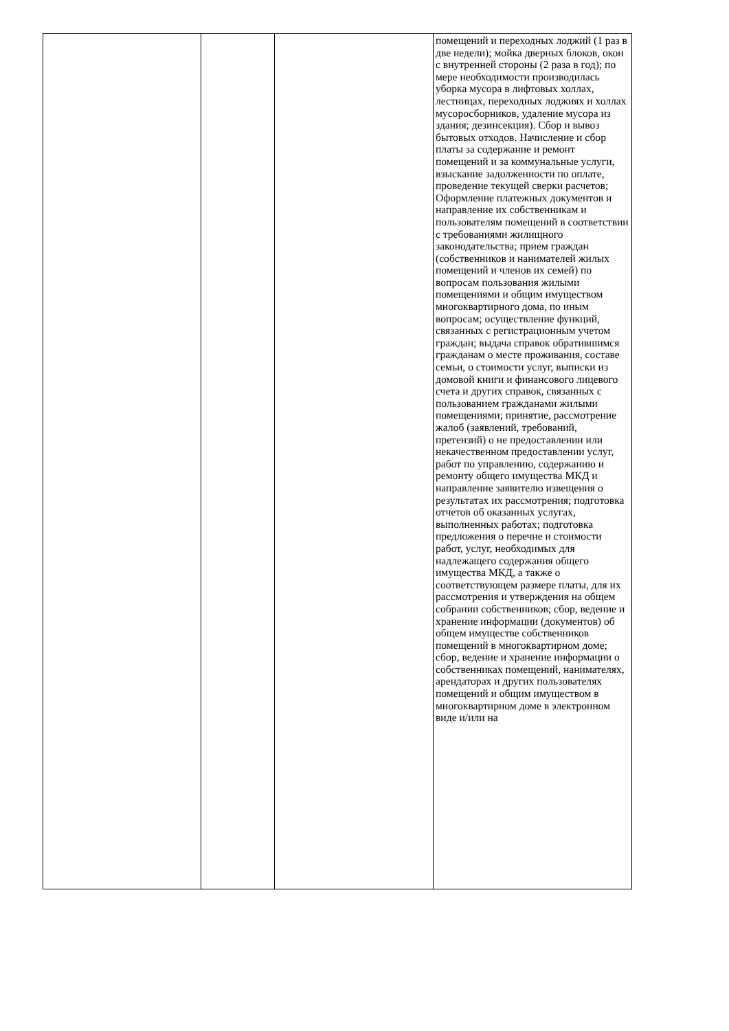| | | | помещений и переходных лоджий (1 раз в две недели); мойка дверных блоков, окон с внутренней стороны (2 раза в год); по мере необходимости производилась уборка мусора в лифтовых холлах, лестницах, переходных лоджиях и холлах мусоросборников, удаление мусора из здания; дезинсекция). Сбор и вывоз бытовых отходов. Начисление и сбор платы за содержание и ремонт помещений и за коммунальные услуги, взыскание задолженности по оплате, проведение текущей сверки расчетов; Оформление платежных документов и направление их собственникам и пользователям помещений в соответствии с требованиями жилищного законодательства; прием граждан (собственников и нанимателей жилых помещений и членов их семей) по вопросам пользования жилыми помещениями и общим имуществом многоквартирного дома, по иным вопросам; осуществление функций, связанных с регистрационным учетом граждан; выдача справок обратившимся гражданам о месте проживания, составе семьи, о стоимости услуг, выписки из домовой книги и финансового лицевого счета и других справок, связанных с пользованием гражданами жилыми помещениями; принятие, рассмотрение жалоб (заявлений, требований, претензий) о не предоставлении или некачественном предоставлении услуг, работ по управлению, содержанию и ремонту общего имущества МКД и направление заявителю извещения о результатах их рассмотрения; подготовка отчетов об оказанных услугах, выполненных работах; подготовка предложения о перечне и стоимости работ, услуг, необходимых для надлежащего содержания общего имущества МКД, а также о соответствующем размере платы, для их рассмотрения и утверждения на общем собрании собственников; сбор, ведение и хранение информации (документов) об общем имуществе собственников помещений в многоквартирном доме; сбор, ведение и хранение информации о собственниках помещений, нанимателях, арендаторах и других пользователях помещений и общим имуществом в многоквартирном доме в электронном виде и/или на |